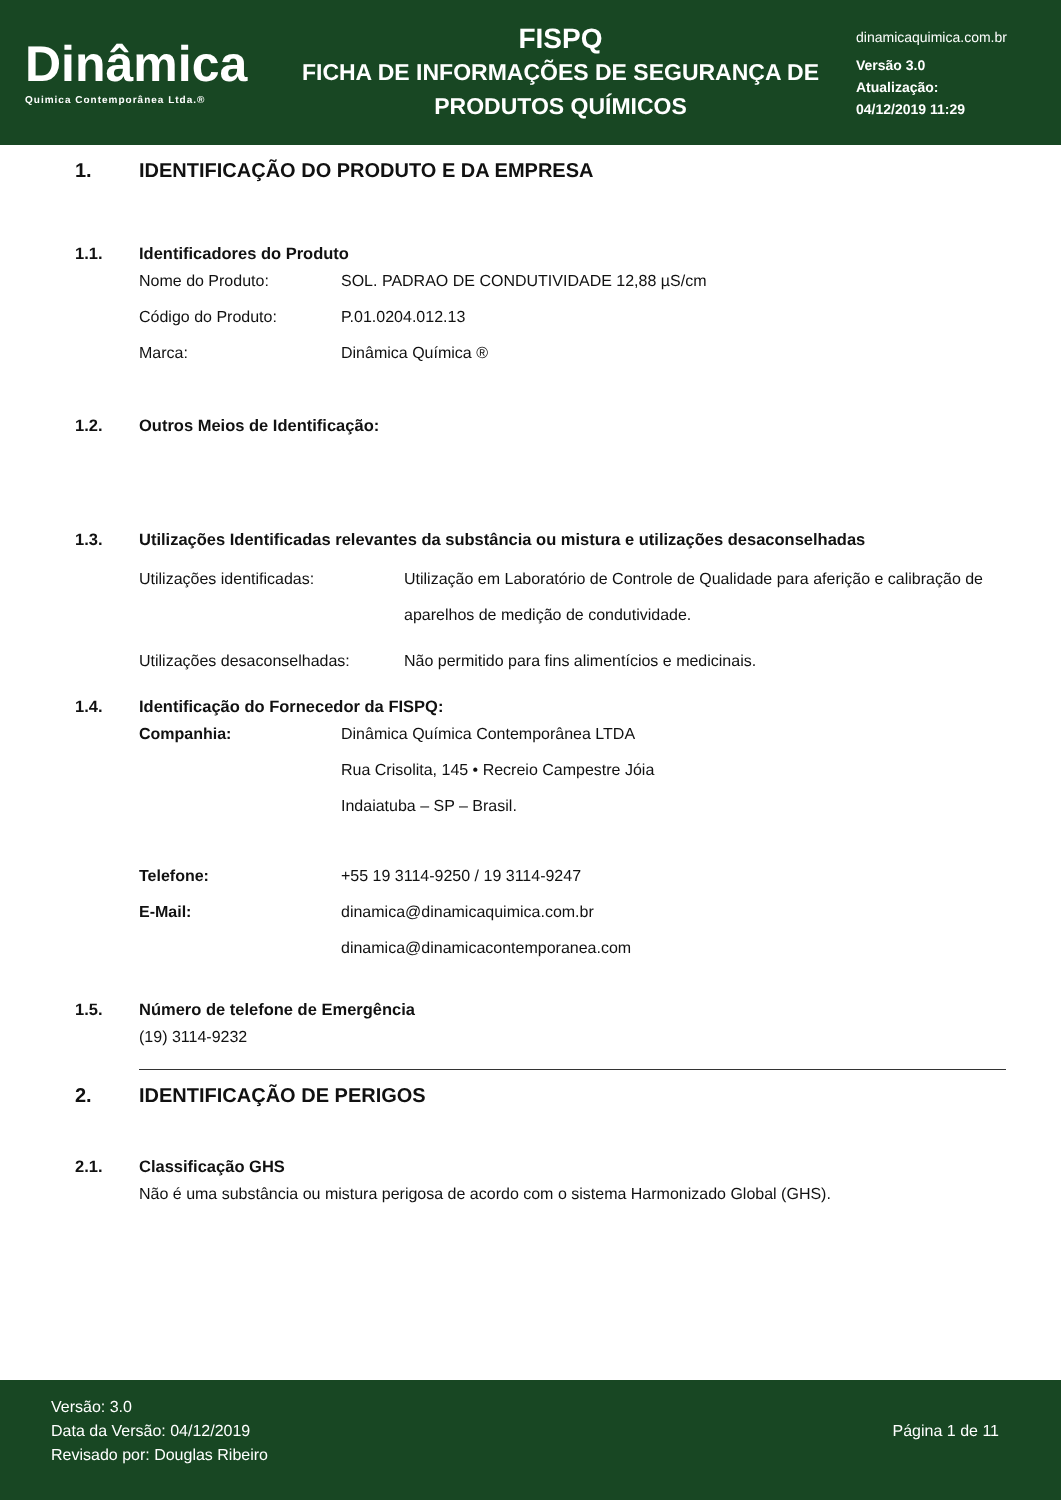Dinâmica
Quimica Contemporânea Ltda.®
FISPQ
FICHA DE INFORMAÇÕES DE SEGURANÇA DE
PRODUTOS QUÍMICOS
dinamicaquimica.com.br
Versão 3.0
Atualização:
04/12/2019 11:29
1. IDENTIFICAÇÃO DO PRODUTO E DA EMPRESA
1.1. Identificadores do Produto
Nome do Produto: SOL. PADRAO DE CONDUTIVIDADE 12,88 µS/cm
Código do Produto: P.01.0204.012.13
Marca: Dinâmica Química ®
1.2. Outros Meios de Identificação:
1.3. Utilizações Identificadas relevantes da substância ou mistura e utilizações desaconselhadas
Utilizações identificadas: Utilização em Laboratório de Controle de Qualidade para aferição e calibração de aparelhos de medição de condutividade.
Utilizações desaconselhadas: Não permitido para fins alimentícios e medicinais.
1.4. Identificação do Fornecedor da FISPQ:
Companhia: Dinâmica Química Contemporânea LTDA
Rua Crisolita, 145 • Recreio Campestre Jóia
Indaiatuba – SP – Brasil.
Telefone: +55 19 3114-9250 / 19 3114-9247
E-Mail: dinamica@dinamicaquimica.com.br
dinamica@dinamicacontemporanea.com
1.5. Número de telefone de Emergência
(19) 3114-9232
2. IDENTIFICAÇÃO DE PERIGOS
2.1. Classificação GHS
Não é uma substância ou mistura perigosa de acordo com o sistema Harmonizado Global (GHS).
Versão: 3.0
Data da Versão: 04/12/2019
Revisado por: Douglas Ribeiro
Página 1 de 11